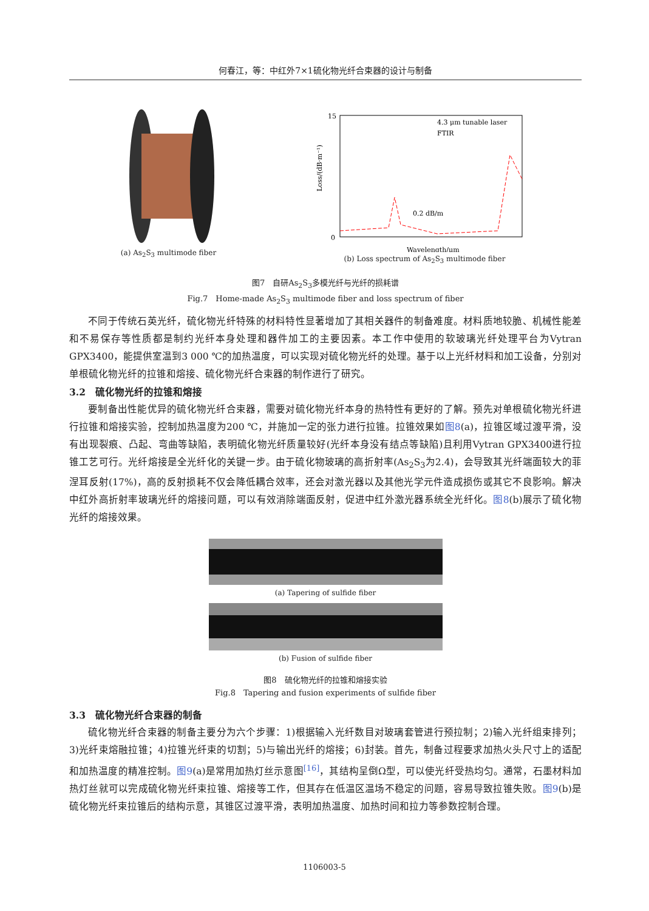何春江，等：中红外7×1硫化物光纤合束器的设计与制备
(a) As<sub>2</sub>S<sub>3</sub> multimode fiber
15
0
4.3 μm tunable laser
FTIR
0.2 dB/m
Wavelength/μm
Loss/(dB·m⁻¹)
(b) Loss spectrum of As<sub>2</sub>S<sub>3</sub> multimode fiber
图7　自研As<sub>2</sub>S<sub>3</sub>多模光纤与光纤的损耗谱
Fig.7　Home-made As<sub>2</sub>S<sub>3</sub> multimode fiber and loss spectrum of fiber
不同于传统石英光纤，硫化物光纤特殊的材料特性显著增加了其相关器件的制备难度。材料质地较脆、机械性能差和不易保存等性质都是制约光纤本身处理和器件加工的主要因素。本工作中使用的软玻璃光纤处理平台为Vytran GPX3400，能提供室温到3 000 ℃的加热温度，可以实现对硫化物光纤的处理。基于以上光纤材料和加工设备，分别对单根硫化物光纤的拉锥和熔接、硫化物光纤合束器的制作进行了研究。
3.2　硫化物光纤的拉锥和熔接
要制备出性能优异的硫化物光纤合束器，需要对硫化物光纤本身的热特性有更好的了解。预先对单根硫化物光纤进行拉锥和熔接实验，控制加热温度为200 ℃，并施加一定的张力进行拉锥。拉锥效果如图8(a)，拉锥区域过渡平滑，没有出现裂痕、凸起、弯曲等缺陷，表明硫化物光纤质量较好(光纤本身没有结点等缺陷)且利用Vytran GPX3400进行拉锥工艺可行。光纤熔接是全光纤化的关键一步。由于硫化物玻璃的高折射率(As<sub>2</sub>S<sub>3</sub>为2.4)，会导致其光纤端面较大的菲涅耳反射(17%)，高的反射损耗不仅会降低耦合效率，还会对激光器以及其他光学元件造成损伤或其它不良影响。解决中红外高折射率玻璃光纤的熔接问题，可以有效消除端面反射，促进中红外激光器系统全光纤化。图8(b)展示了硫化物光纤的熔接效果。
(a) Tapering of sulfide fiber
(b) Fusion of sulfide fiber
图8　硫化物光纤的拉锥和熔接实验
Fig.8　Tapering and fusion experiments of sulfide fiber
3.3　硫化物光纤合束器的制备
硫化物光纤合束器的制备主要分为六个步骤：1)根据输入光纤数目对玻璃套管进行预拉制；2)输入光纤组束排列；3)光纤束熔融拉锥；4)拉锥光纤束的切割；5)与输出光纤的熔接；6)封装。首先，制备过程要求加热火头尺寸上的适配和加热温度的精准控制。图9(a)是常用加热灯丝示意图<sup>[16]</sup>，其结构呈倒Ω型，可以使光纤受热均匀。通常，石墨材料加热灯丝就可以完成硫化物光纤束拉锥、熔接等工作，但其存在低温区温场不稳定的问题，容易导致拉锥失败。图9(b)是硫化物光纤束拉锥后的结构示意，其锥区过渡平滑，表明加热温度、加热时间和拉力等参数控制合理。
1106003-5